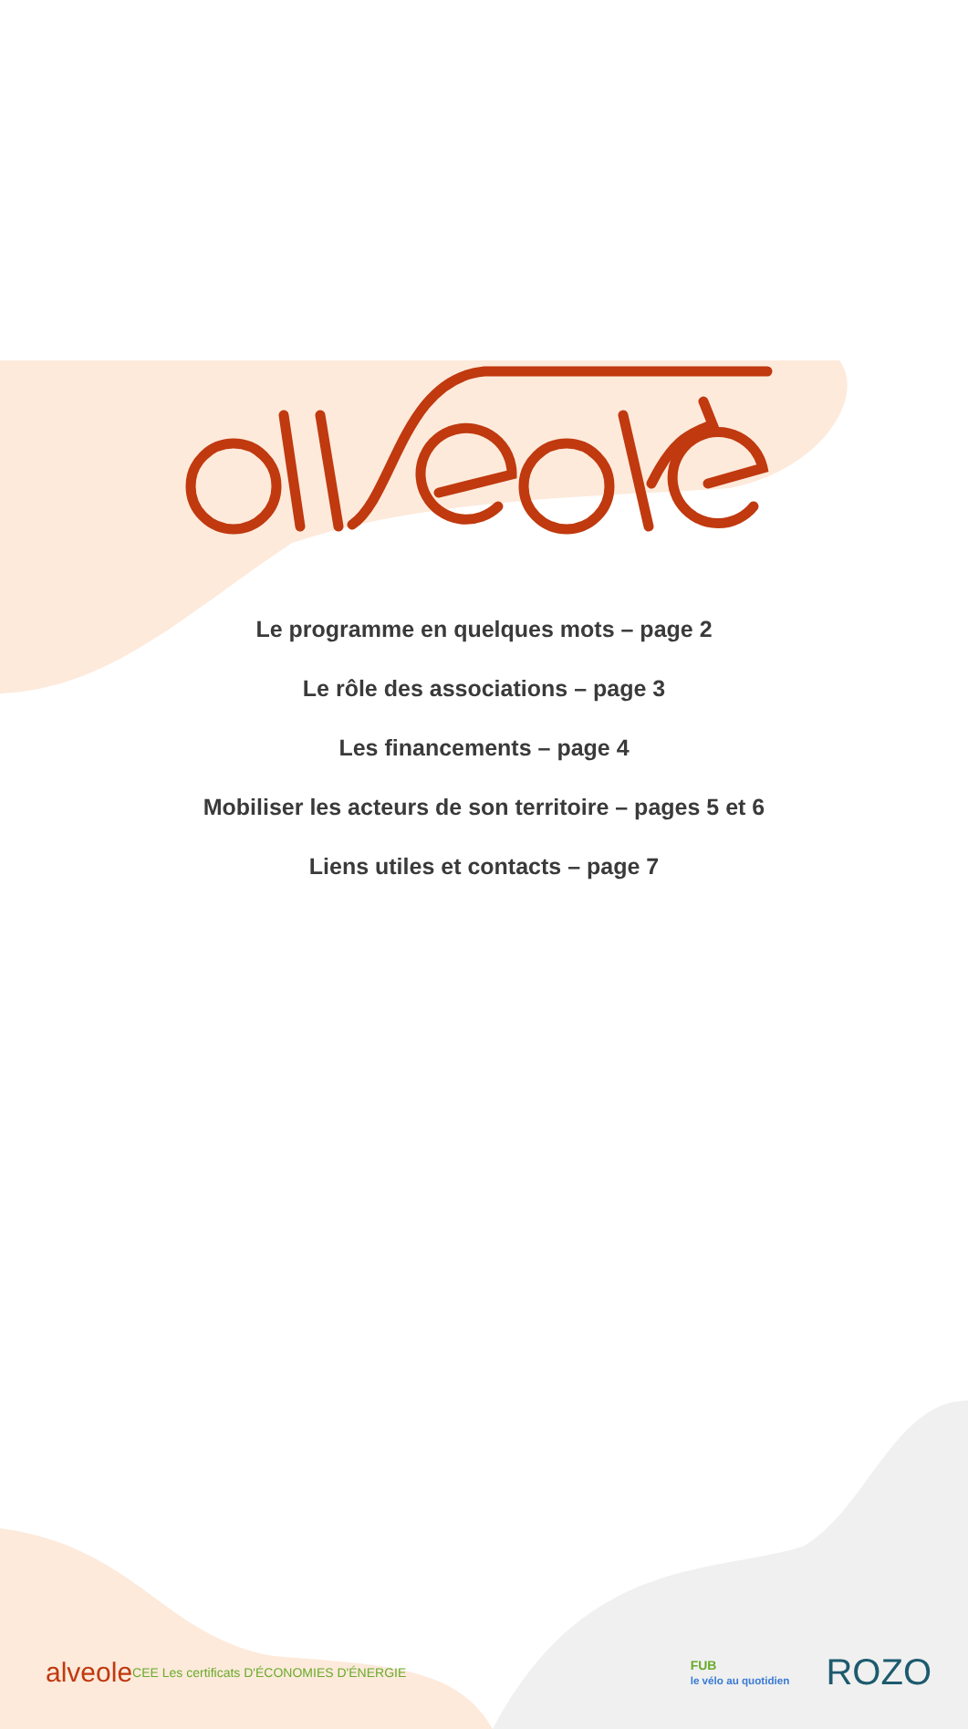Le programme en quelques mots – page 2
Le rôle des associations – page 3
Les financements – page 4
Mobiliser les acteurs de son territoire – pages 5 et 6
Liens utiles et contacts – page 7
alveole CEE Les certificats D'ÉCONOMIES D'ÉNERGIE FUB
le vélo au quotidien ROZO